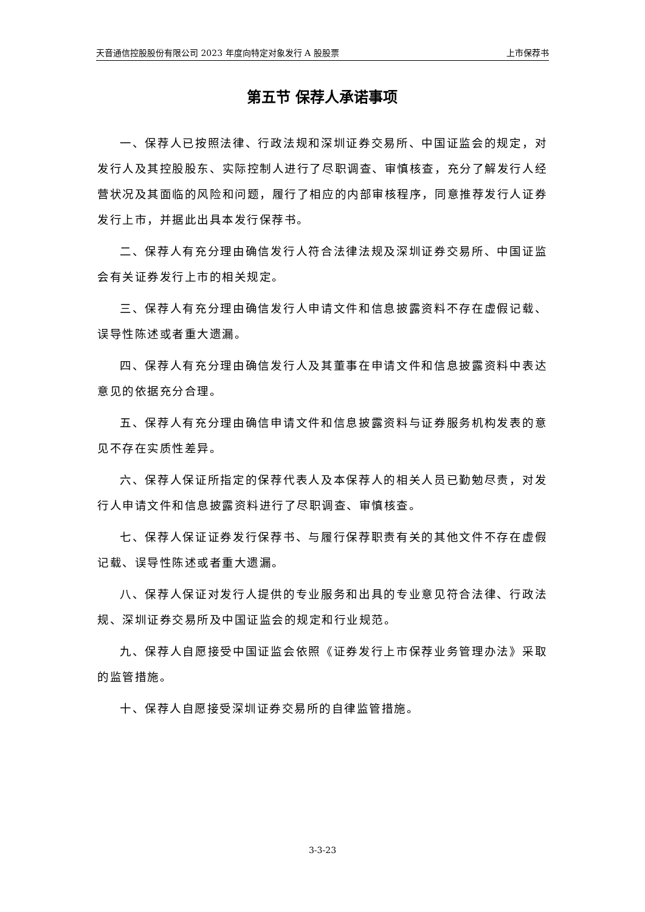天音通信控股股份有限公司 2023 年度向特定对象发行 A 股股票 上市保荐书
第五节 保荐人承诺事项
一、保荐人已按照法律、行政法规和深圳证券交易所、中国证监会的规定，对发行人及其控股股东、实际控制人进行了尽职调查、审慎核查，充分了解发行人经营状况及其面临的风险和问题，履行了相应的内部审核程序，同意推荐发行人证券发行上市，并据此出具本发行保荐书。
二、保荐人有充分理由确信发行人符合法律法规及深圳证券交易所、中国证监会有关证券发行上市的相关规定。
三、保荐人有充分理由确信发行人申请文件和信息披露资料不存在虚假记载、误导性陈述或者重大遗漏。
四、保荐人有充分理由确信发行人及其董事在申请文件和信息披露资料中表达意见的依据充分合理。
五、保荐人有充分理由确信申请文件和信息披露资料与证券服务机构发表的意见不存在实质性差异。
六、保荐人保证所指定的保荐代表人及本保荐人的相关人员已勤勉尽责，对发行人申请文件和信息披露资料进行了尽职调查、审慎核查。
七、保荐人保证证券发行保荐书、与履行保荐职责有关的其他文件不存在虚假记载、误导性陈述或者重大遗漏。
八、保荐人保证对发行人提供的专业服务和出具的专业意见符合法律、行政法规、深圳证券交易所及中国证监会的规定和行业规范。
九、保荐人自愿接受中国证监会依照《证券发行上市保荐业务管理办法》采取的监管措施。
十、保荐人自愿接受深圳证券交易所的自律监管措施。
3-3-23